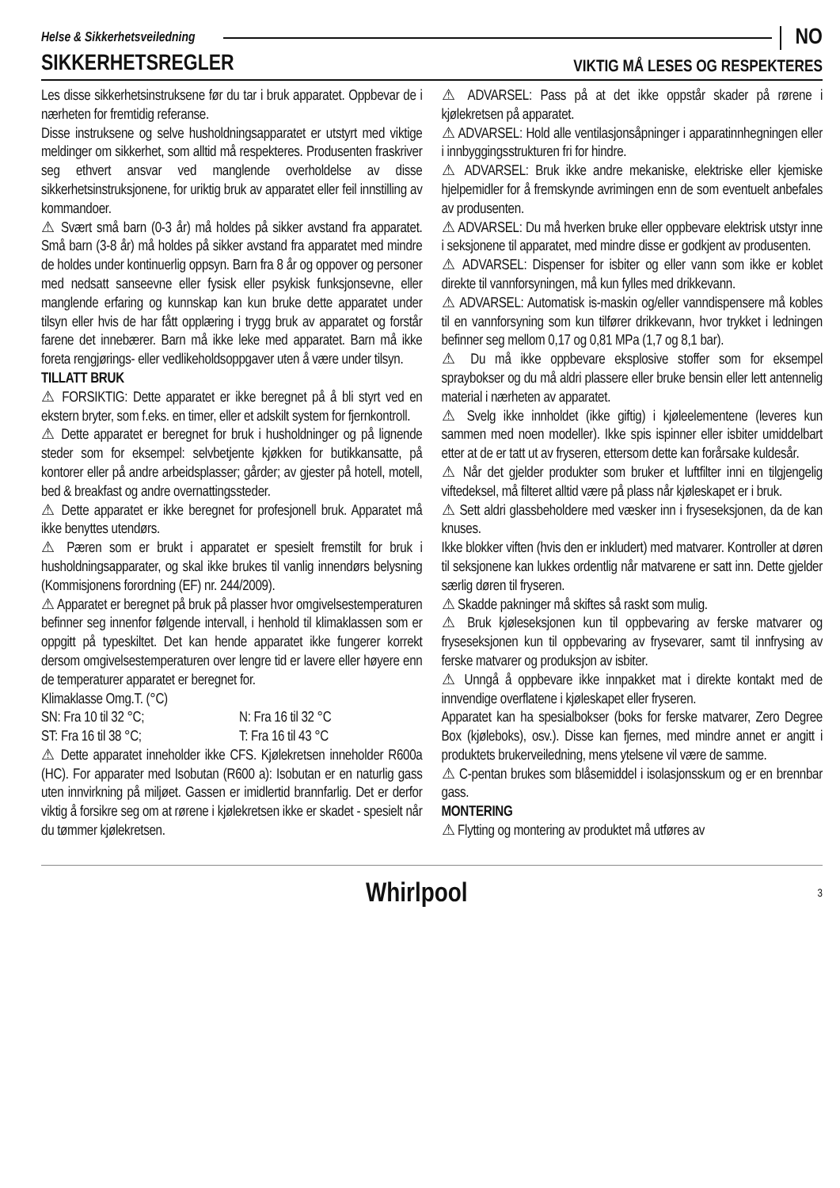Helse & Sikkerhetsveiledning NO
SIKKERHETSREGLER VIKTIG MÅ LESES OG RESPEKTERES
Les disse sikkerhetsinstruksene før du tar i bruk apparatet. Oppbevar de i nærheten for fremtidig referanse.
Disse instruksene og selve husholdningsapparatet er utstyrt med viktige meldinger om sikkerhet, som alltid må respekteres. Produsenten fraskriver seg ethvert ansvar ved manglende overholdelse av disse sikkerhetsinstruksjonene, for uriktig bruk av apparatet eller feil innstilling av kommandoer.
⚠ Svært små barn (0-3 år) må holdes på sikker avstand fra apparatet. Små barn (3-8 år) må holdes på sikker avstand fra apparatet med mindre de holdes under kontinuerlig oppsyn. Barn fra 8 år og oppover og personer med nedsatt sanseevne eller fysisk eller psykisk funksjonsevne, eller manglende erfaring og kunnskap kan kun bruke dette apparatet under tilsyn eller hvis de har fått opplæring i trygg bruk av apparatet og forstår farene det innebærer. Barn må ikke leke med apparatet. Barn må ikke foreta rengjørings- eller vedlikeholdsoppgaver uten å være under tilsyn.
TILLATT BRUK
⚠ FORSIKTIG: Dette apparatet er ikke beregnet på å bli styrt ved en ekstern bryter, som f.eks. en timer, eller et adskilt system for fjernkontroll.
⚠ Dette apparatet er beregnet for bruk i husholdninger og på lignende steder som for eksempel: selvbetjente kjøkken for butikkansatte, på kontorer eller på andre arbeidsplasser; gårder; av gjester på hotell, motell, bed & breakfast og andre overnattingssteder.
⚠ Dette apparatet er ikke beregnet for profesjonell bruk. Apparatet må ikke benyttes utendørs.
⚠ Pæren som er brukt i apparatet er spesielt fremstilt for bruk i husholdningsapparater, og skal ikke brukes til vanlig innendørs belysning (Kommisjonens forordning (EF) nr. 244/2009).
⚠ Apparatet er beregnet på bruk på plasser hvor omgivelsestemperaturen befinner seg innenfor følgende intervall, i henhold til klimaklassen som er oppgitt på typeskiltet. Det kan hende apparatet ikke fungerer korrekt dersom omgivelsestemperaturen over lengre tid er lavere eller høyere enn de temperaturer apparatet er beregnet for.
Klimaklasse Omg.T. (°C)
SN: Fra 10 til 32 °C; N: Fra 16 til 32 °C
ST: Fra 16 til 38 °C; T: Fra 16 til 43 °C
⚠ Dette apparatet inneholder ikke CFS. Kjølekretsen inneholder R600a (HC). For apparater med Isobutan (R600 a): Isobutan er en naturlig gass uten innvirkning på miljøet. Gassen er imidlertid brannfarlig. Det er derfor viktig å forsikre seg om at rørene i kjølekretsen ikke er skadet - spesielt når du tømmer kjølekretsen.
⚠ ADVARSEL: Pass på at det ikke oppstår skader på rørene i kjølekretsen på apparatet.
⚠ ADVARSEL: Hold alle ventilasjonsåpninger i apparatinnhegningen eller i innbyggingsstrukturen fri for hindre.
⚠ ADVARSEL: Bruk ikke andre mekaniske, elektriske eller kjemiske hjelpemidler for å fremskynde avrimingen enn de som eventuelt anbefales av produsenten.
⚠ ADVARSEL: Du må hverken bruke eller oppbevare elektrisk utstyr inne i seksjonene til apparatet, med mindre disse er godkjent av produsenten.
⚠ ADVARSEL: Dispenser for isbiter og eller vann som ikke er koblet direkte til vannforsyningen, må kun fylles med drikkevann.
⚠ ADVARSEL: Automatisk is-maskin og/eller vanndispensere må kobles til en vannforsyning som kun tilfører drikkevann, hvor trykket i ledningen befinner seg mellom 0,17 og 0,81 MPa (1,7 og 8,1 bar).
⚠ Du må ikke oppbevare eksplosive stoffer som for eksempel spraybokser og du må aldri plassere eller bruke bensin eller lett antennelig material i nærheten av apparatet.
⚠ Svelg ikke innholdet (ikke giftig) i kjøleelementene (leveres kun sammen med noen modeller). Ikke spis ispinner eller isbiter umiddelbart etter at de er tatt ut av fryseren, ettersom dette kan forårsake kuldesår.
⚠ Når det gjelder produkter som bruker et luftfilter inni en tilgjengelig viftedeksel, må filteret alltid være på plass når kjøleskapet er i bruk.
⚠ Sett aldri glassbeholdere med væsker inn i fryseseksjonen, da de kan knuses.
Ikke blokker viften (hvis den er inkludert) med matvarer. Kontroller at døren til seksjonene kan lukkes ordentlig når matvarene er satt inn. Dette gjelder særlig døren til fryseren.
⚠ Skadde pakninger må skiftes så raskt som mulig.
⚠ Bruk kjøleseksjonen kun til oppbevaring av ferske matvarer og fryseseksjonen kun til oppbevaring av frysevarer, samt til innfrysing av ferske matvarer og produksjon av isbiter.
⚠ Unngå å oppbevare ikke innpakket mat i direkte kontakt med de innvendige overflatene i kjøleskapet eller fryseren.
Apparatet kan ha spesialbokser (boks for ferske matvarer, Zero Degree Box (kjøleboks), osv.). Disse kan fjernes, med mindre annet er angitt i produktets brukerveiledning, mens ytelsene vil være de samme.
⚠ C-pentan brukes som blåsemiddel i isolasjonsskum og er en brennbar gass.
MONTERING
⚠ Flytting og montering av produktet må utføres av
Whirlpool 3